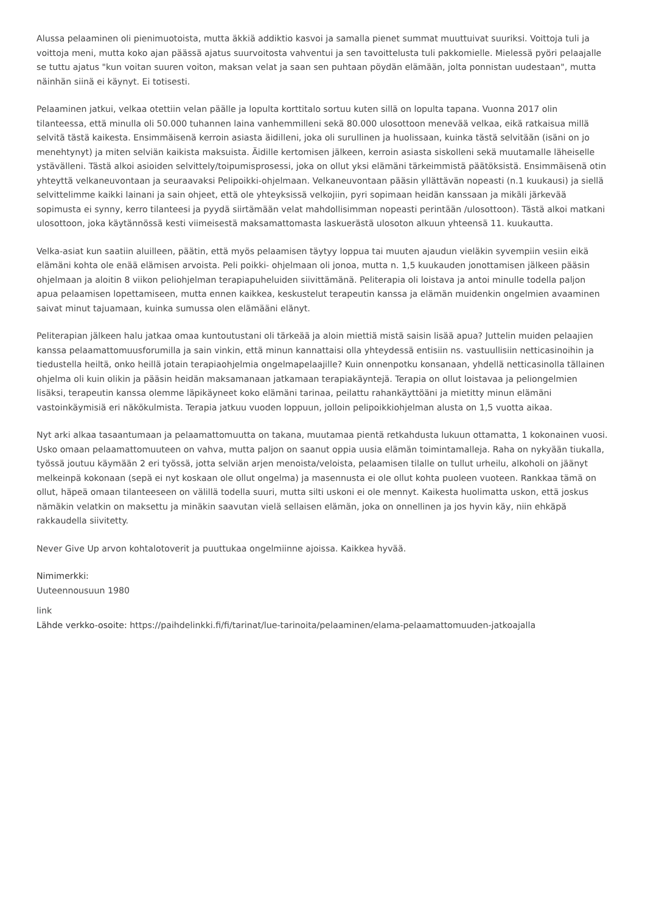Alussa pelaaminen oli pienimuotoista, mutta äkkiä addiktio kasvoi ja samalla pienet summat muuttuivat suuriksi. Voittoja tuli ja voittoja meni, mutta koko ajan päässä ajatus suurvoitosta vahventui ja sen tavoittelusta tuli pakkomielle. Mielessä pyöri pelaajalle se tuttu ajatus "kun voitan suuren voiton, maksan velat ja saan sen puhtaan pöydän elämään, jolta ponnistan uudestaan", mutta näinhän siinä ei käynyt. Ei totisesti.
Pelaaminen jatkui, velkaa otettiin velan päälle ja lopulta korttitalo sortuu kuten sillä on lopulta tapana. Vuonna 2017 olin tilanteessa, että minulla oli 50.000 tuhannen laina vanhemmilleni sekä 80.000 ulosottoon menevää velkaa, eikä ratkaisua millä selvitä tästä kaikesta. Ensimmäisenä kerroin asiasta äidilleni, joka oli surullinen ja huolissaan, kuinka tästä selvitään (isäni on jo menehtynyt) ja miten selviän kaikista maksuista. Äidille kertomisen jälkeen, kerroin asiasta siskolleni sekä muutamalle läheiselle ystävälleni. Tästä alkoi asioiden selvittely/toipumisprosessi, joka on ollut yksi elämäni tärkeimmistä päätöksistä. Ensimmäisenä otin yhteyttä velkaneuvontaan ja seuraavaksi Pelipoikki-ohjelmaan. Velkaneuvontaan pääsin yllättävän nopeasti (n.1 kuukausi) ja siellä selvittelimme kaikki lainani ja sain ohjeet, että ole yhteyksissä velkojiin, pyri sopimaan heidän kanssaan ja mikäli järkevää sopimusta ei synny, kerro tilanteesi ja pyydä siirtämään velat mahdollisimman nopeasti perintään /ulosottoon). Tästä alkoi matkani ulosottoon, joka käytännössä kesti viimeisestä maksamattomasta laskuerästä ulosoton alkuun yhteensä 11. kuukautta.
Velka-asiat kun saatiin aluilleen, päätin, että myös pelaamisen täytyy loppua tai muuten ajaudun vieläkin syvempiin vesiin eikä elämäni kohta ole enää elämisen arvoista. Peli poikki- ohjelmaan oli jonoa, mutta n. 1,5 kuukauden jonottamisen jälkeen pääsin ohjelmaan ja aloitin 8 viikon peliohjelman terapiapuheluiden siivittämänä. Peliterapia oli loistava ja antoi minulle todella paljon apua pelaamisen lopettamiseen, mutta ennen kaikkea, keskustelut terapeutin kanssa ja elämän muidenkin ongelmien avaaminen saivat minut tajuamaan, kuinka sumussa olen elämääni elänyt.
Peliterapian jälkeen halu jatkaa omaa kuntoutustani oli tärkeää ja aloin miettiä mistä saisin lisää apua? Juttelin muiden pelaajien kanssa pelaamattomuusforumilla ja sain vinkin, että minun kannattaisi olla yhteydessä entisiin ns. vastuullisiin netticasinoihin ja tiedustella heiltä, onko heillä jotain terapiaohjelmia ongelmapelaajille? Kuin onnenpotku konsanaan, yhdellä netticasinolla tällainen ohjelma oli kuin olikin ja pääsin heidän maksamanaan jatkamaan terapiakäyntejä. Terapia on ollut loistavaa ja peliongelmien lisäksi, terapeutin kanssa olemme läpikäyneet koko elämäni tarinaa, peilattu rahankäyttöäni ja mietitty minun elämäni vastoinkäymisiä eri näkökulmista. Terapia jatkuu vuoden loppuun, jolloin pelipoikkiohjelman alusta on 1,5 vuotta aikaa.
Nyt arki alkaa tasaantumaan ja pelaamattomuutta on takana, muutamaa pientä retkahdusta lukuun ottamatta, 1 kokonainen vuosi. Usko omaan pelaamattomuuteen on vahva, mutta paljon on saanut oppia uusia elämän toimintamalleja. Raha on nykyään tiukalla, työssä joutuu käymään 2 eri työssä, jotta selviän arjen menoista/veloista, pelaamisen tilalle on tullut urheilu, alkoholi on jäänyt melkeinpä kokonaan (sepä ei nyt koskaan ole ollut ongelma) ja masennusta ei ole ollut kohta puoleen vuoteen. Rankkaa tämä on ollut, häpeä omaan tilanteeseen on välillä todella suuri, mutta silti uskoni ei ole mennyt. Kaikesta huolimatta uskon, että joskus nämäkin velatkin on maksettu ja minäkin saavutan vielä sellaisen elämän, joka on onnellinen ja jos hyvin käy, niin ehkäpä rakkaudella siivitetty.
Never Give Up arvon kohtalotoverit ja puuttukaa ongelmiinne ajoissa. Kaikkea hyvää.
Nimimerkki:
Uuteennousuun 1980
link
Lähde verkko-osoite: https://paihdelinkki.fi/fi/tarinat/lue-tarinoita/pelaaminen/elama-pelaamattomuuden-jatkoajalla